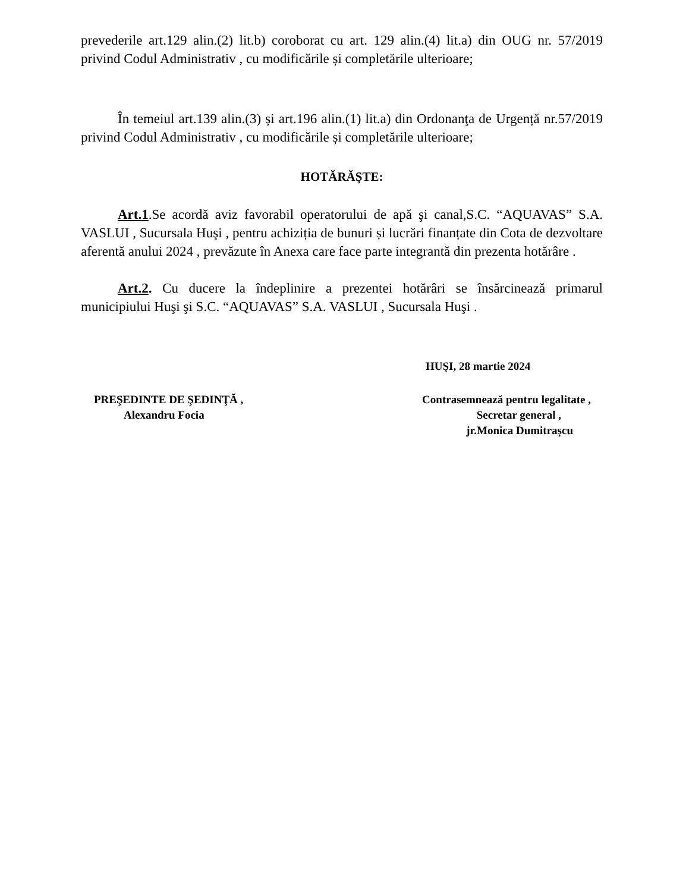prevederile art.129 alin.(2) lit.b) coroborat cu art. 129 alin.(4) lit.a) din OUG nr. 57/2019 privind Codul Administrativ , cu modificările și completările ulterioare;
În temeiul art.139 alin.(3) și art.196 alin.(1) lit.a) din Ordonanţa de Urgență nr.57/2019 privind Codul Administrativ , cu modificările și completările ulterioare;
HOTĂRĂŞTE:
Art.1.Se acordă aviz favorabil operatorului de apă şi canal,S.C. “AQUAVAS” S.A. VASLUI , Sucursala Huşi , pentru achiziția de bunuri și lucrări finanțate din Cota de dezvoltare aferentă anului 2024 , prevăzute în Anexa care face parte integrantă din prezenta hotărâre .
Art.2. Cu ducere la îndeplinire a prezentei hotărâri se însărcinează primarul municipiului Huşi şi S.C. “AQUAVAS” S.A. VASLUI , Sucursala Huşi .
HUŞI, 28 martie 2024
PREŞEDINTE DE ŞEDINŢĂ ,
Alexandru Focia
Contrasemnează pentru legalitate ,
Secretar general ,
jr.Monica Dumitrașcu